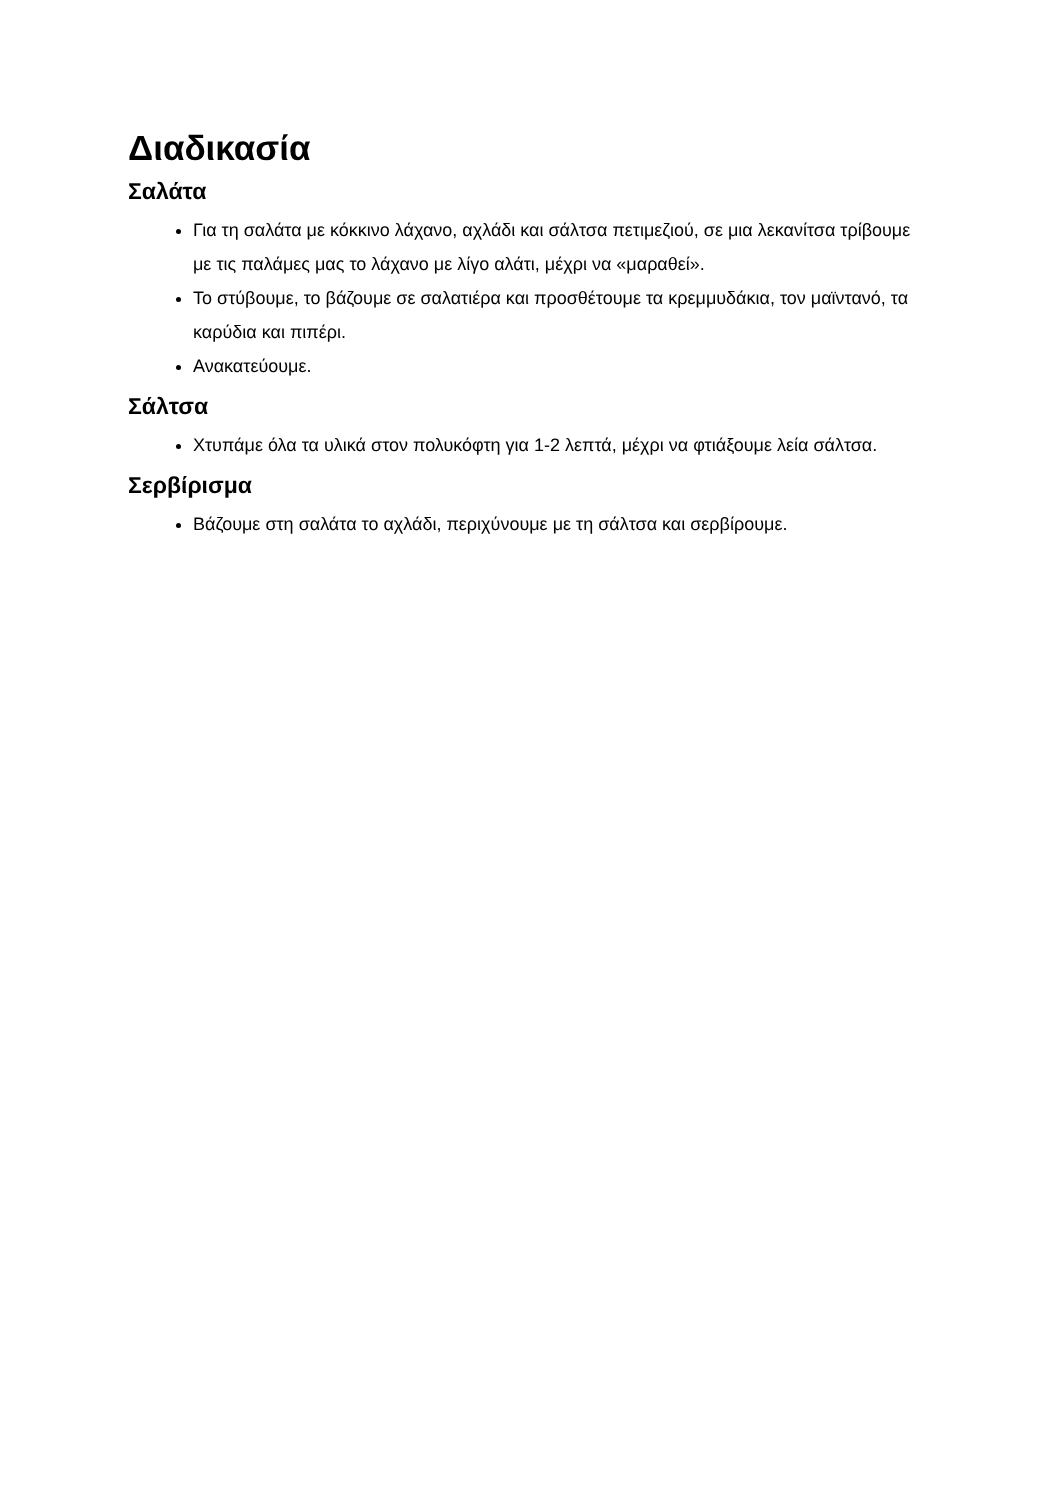Διαδικασία
Σαλάτα
Για τη σαλάτα με κόκκινο λάχανο, αχλάδι και σάλτσα πετιμεζιού, σε μια λεκανίτσα τρίβουμε με τις παλάμες μας το λάχανο με λίγο αλάτι, μέχρι να «μαραθεί».
Το στύβουμε, το βάζουμε σε σαλατιέρα και προσθέτουμε τα κρεμμυδάκια, τον μαϊντανό, τα καρύδια και πιπέρι.
Ανακατεύουμε.
Σάλτσα
Χτυπάμε όλα τα υλικά στον πολυκόφτη για 1-2 λεπτά, μέχρι να φτιάξουμε λεία σάλτσα.
Σερβίρισμα
Βάζουμε στη σαλάτα το αχλάδι, περιχύνουμε με τη σάλτσα και σερβίρουμε.